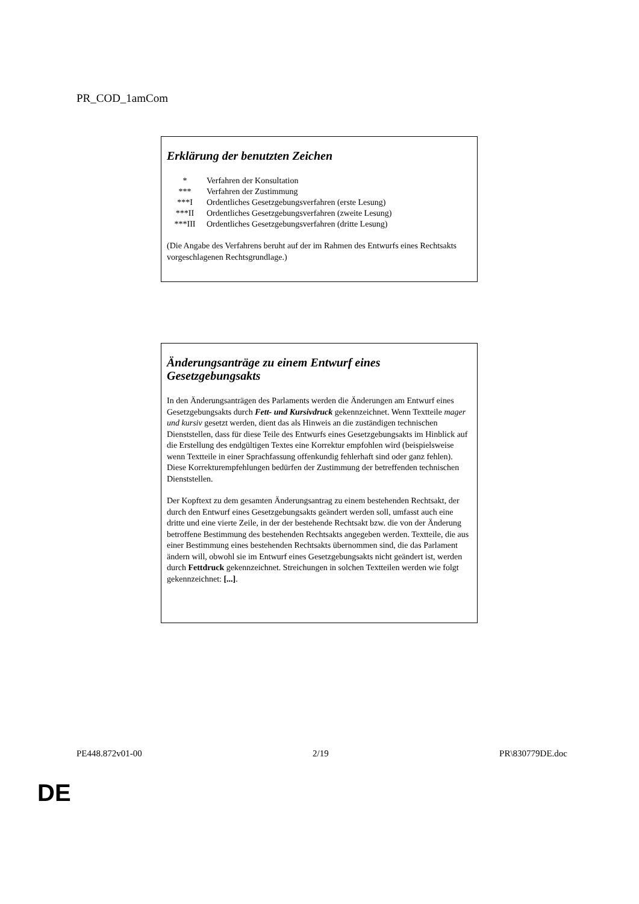PR_COD_1amCom
Erklärung der benutzten Zeichen
| * | Verfahren der Konsultation |
| *** | Verfahren der Zustimmung |
| ***I | Ordentliches Gesetzgebungsverfahren (erste Lesung) |
| ***II | Ordentliches Gesetzgebungsverfahren (zweite Lesung) |
| ***III | Ordentliches Gesetzgebungsverfahren (dritte Lesung) |
(Die Angabe des Verfahrens beruht auf der im Rahmen des Entwurfs eines Rechtsakts vorgeschlagenen Rechtsgrundlage.)
Änderungsanträge zu einem Entwurf eines Gesetzgebungsakts
In den Änderungsanträgen des Parlaments werden die Änderungen am Entwurf eines Gesetzgebungsakts durch Fett- und Kursivdruck gekennzeichnet. Wenn Textteile mager und kursiv gesetzt werden, dient das als Hinweis an die zuständigen technischen Dienststellen, dass für diese Teile des Entwurfs eines Gesetzgebungsakts im Hinblick auf die Erstellung des endgültigen Textes eine Korrektur empfohlen wird (beispielsweise wenn Textteile in einer Sprachfassung offenkundig fehlerhaft sind oder ganz fehlen). Diese Korrekturempfehlungen bedürfen der Zustimmung der betreffenden technischen Dienststellen.
Der Kopftext zu dem gesamten Änderungsantrag zu einem bestehenden Rechtsakt, der durch den Entwurf eines Gesetzgebungsakts geändert werden soll, umfasst auch eine dritte und eine vierte Zeile, in der der bestehende Rechtsakt bzw. die von der Änderung betroffene Bestimmung des bestehenden Rechtsakts angegeben werden. Textteile, die aus einer Bestimmung eines bestehenden Rechtsakts übernommen sind, die das Parlament ändern will, obwohl sie im Entwurf eines Gesetzgebungsakts nicht geändert ist, werden durch Fettdruck gekennzeichnet. Streichungen in solchen Textteilen werden wie folgt gekennzeichnet: [...].
PE448.872v01-00 2/19 PR\830779DE.doc
DE